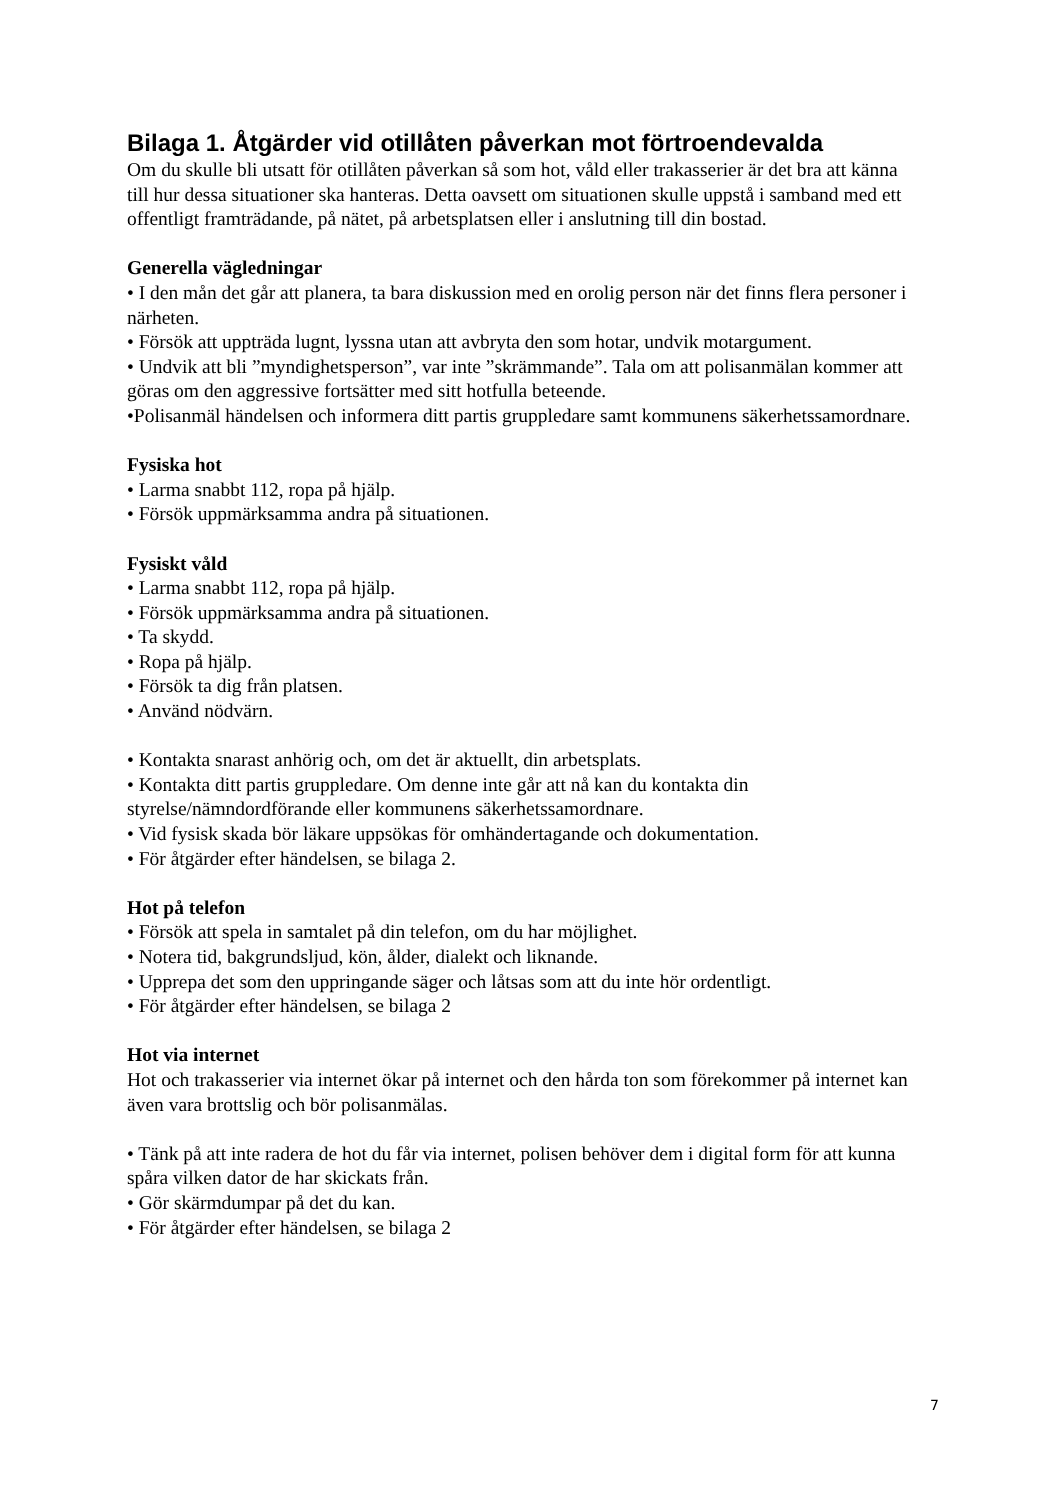Bilaga 1. Åtgärder vid otillåten påverkan mot förtroendevalda
Om du skulle bli utsatt för otillåten påverkan så som hot, våld eller trakasserier är det bra att känna till hur dessa situationer ska hanteras. Detta oavsett om situationen skulle uppstå i samband med ett offentligt framträdande, på nätet, på arbetsplatsen eller i anslutning till din bostad.
Generella vägledningar
• I den mån det går att planera, ta bara diskussion med en orolig person när det finns flera personer i närheten.
• Försök att uppträda lugnt, lyssna utan att avbryta den som hotar, undvik motargument.
• Undvik att bli ”myndighetsperson”, var inte ”skrämmande”. Tala om att polisanmälan kommer att göras om den aggressive fortsätter med sitt hotfulla beteende.
•Polisanmäl händelsen och informera ditt partis gruppledare samt kommunens säkerhetssamordnare.
Fysiska hot
• Larma snabbt 112, ropa på hjälp.
• Försök uppmärksamma andra på situationen.
Fysiskt våld
• Larma snabbt 112, ropa på hjälp.
• Försök uppmärksamma andra på situationen.
• Ta skydd.
• Ropa på hjälp.
• Försök ta dig från platsen.
• Använd nödvärn.
• Kontakta snarast anhörig och, om det är aktuellt, din arbetsplats.
• Kontakta ditt partis gruppledare. Om denne inte går att nå kan du kontakta din styrelse/nämndordförande eller kommunens säkerhetssamordnare.
• Vid fysisk skada bör läkare uppsökas för omhändertagande och dokumentation.
• För åtgärder efter händelsen, se bilaga 2.
Hot på telefon
• Försök att spela in samtalet på din telefon, om du har möjlighet.
• Notera tid, bakgrundsljud, kön, ålder, dialekt och liknande.
• Upprepa det som den uppringande säger och låtsas som att du inte hör ordentligt.
• För åtgärder efter händelsen, se bilaga 2
Hot via internet
Hot och trakasserier via internet ökar på internet och den hårda ton som förekommer på internet kan även vara brottslig och bör polisanmälas.
• Tänk på att inte radera de hot du får via internet, polisen behöver dem i digital form för att kunna spåra vilken dator de har skickats från.
• Gör skärmdumpar på det du kan.
• För åtgärder efter händelsen, se bilaga 2
7